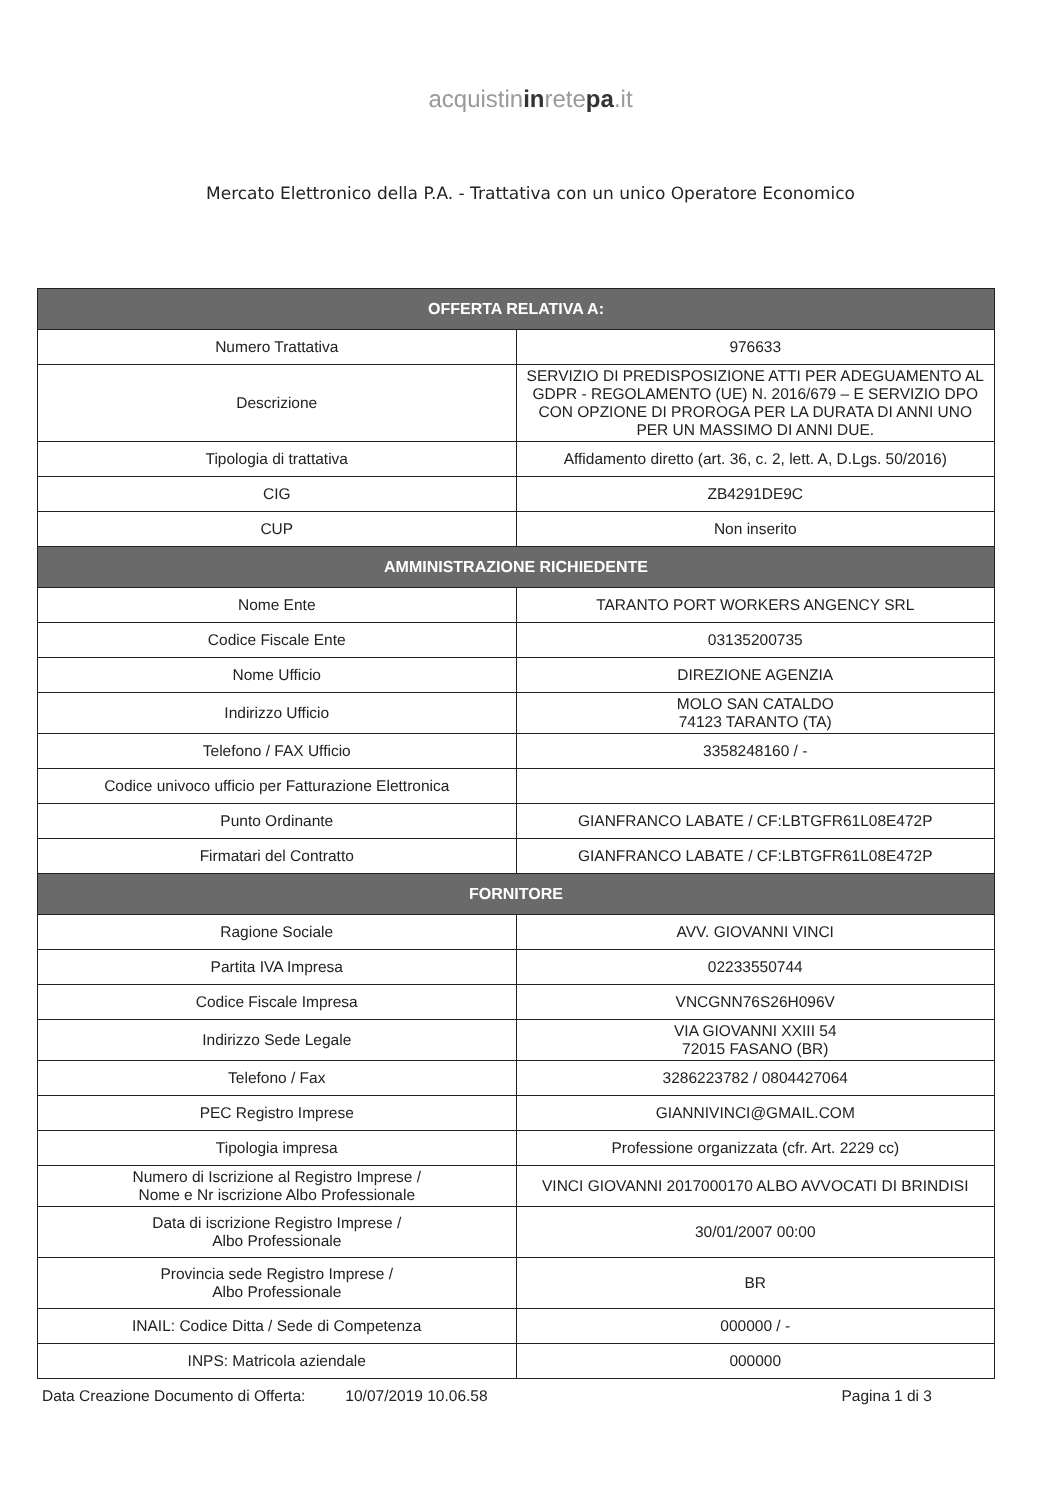acquistininretepa.it
Mercato Elettronico della P.A. - Trattativa con un unico Operatore Economico
| OFFERTA RELATIVA A: | |
| --- | --- |
| Numero Trattativa | 976633 |
| Descrizione | SERVIZIO DI PREDISPOSIZIONE ATTI PER ADEGUAMENTO AL GDPR - REGOLAMENTO (UE) N. 2016/679 – E SERVIZIO DPO CON OPZIONE DI PROROGA PER LA DURATA DI ANNI UNO PER UN MASSIMO DI ANNI DUE. |
| Tipologia di trattativa | Affidamento diretto (art. 36, c. 2, lett. A, D.Lgs. 50/2016) |
| CIG | ZB4291DE9C |
| CUP | Non inserito |
| AMMINISTRAZIONE RICHIEDENTE | |
| Nome Ente | TARANTO PORT WORKERS ANGENCY SRL |
| Codice Fiscale Ente | 03135200735 |
| Nome Ufficio | DIREZIONE AGENZIA |
| Indirizzo Ufficio | MOLO SAN CATALDO 74123 TARANTO (TA) |
| Telefono / FAX Ufficio | 3358248160 / - |
| Codice univoco ufficio per Fatturazione Elettronica | |
| Punto Ordinante | GIANFRANCO LABATE / CF:LBTGFR61L08E472P |
| Firmatari del Contratto | GIANFRANCO LABATE / CF:LBTGFR61L08E472P |
| FORNITORE | |
| Ragione Sociale | AVV. GIOVANNI VINCI |
| Partita IVA Impresa | 02233550744 |
| Codice Fiscale Impresa | VNCGNN76S26H096V |
| Indirizzo Sede Legale | VIA GIOVANNI XXIII 54 72015 FASANO (BR) |
| Telefono / Fax | 3286223782 / 0804427064 |
| PEC Registro Imprese | GIANNIVINCI@GMAIL.COM |
| Tipologia impresa | Professione organizzata (cfr. Art. 2229 cc) |
| Numero di Iscrizione al Registro Imprese / Nome e Nr iscrizione Albo Professionale | VINCI GIOVANNI 2017000170 ALBO AVVOCATI DI BRINDISI |
| Data di iscrizione Registro Imprese / Albo Professionale | 30/01/2007 00:00 |
| Provincia sede Registro Imprese / Albo Professionale | BR |
| INAIL: Codice Ditta / Sede di Competenza | 000000 / - |
| INPS: Matricola aziendale | 000000 |
Data Creazione Documento di Offerta: 10/07/2019 10.06.58 Pagina 1 di 3